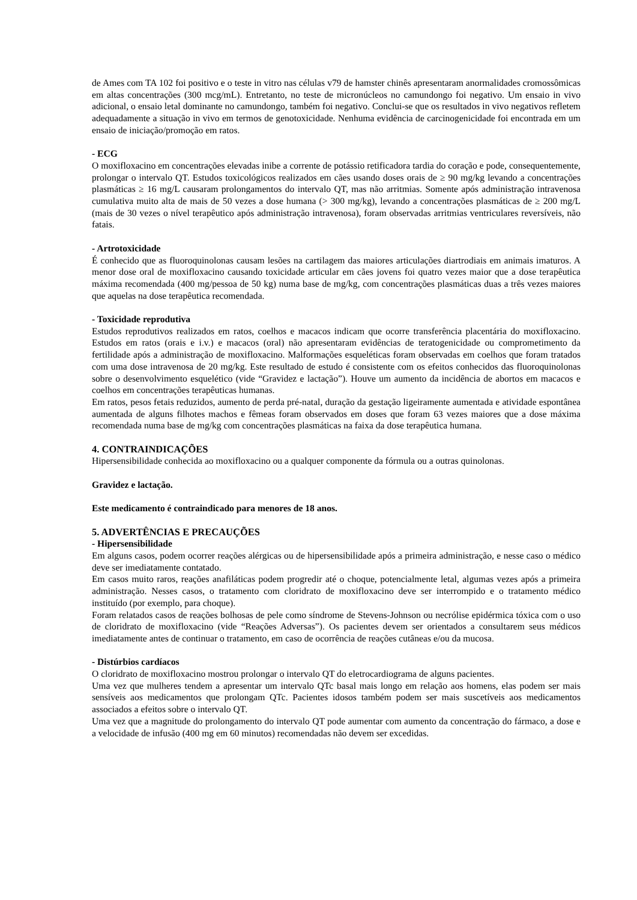de Ames com TA 102 foi positivo e o teste in vitro nas células v79 de hamster chinês apresentaram anormalidades cromossômicas em altas concentrações (300 mcg/mL). Entretanto, no teste de micronúcleos no camundongo foi negativo. Um ensaio in vivo adicional, o ensaio letal dominante no camundongo, também foi negativo. Conclui-se que os resultados in vivo negativos refletem adequadamente a situação in vivo em termos de genotoxicidade. Nenhuma evidência de carcinogenicidade foi encontrada em um ensaio de iniciação/promoção em ratos.
- ECG
O moxifloxacino em concentrações elevadas inibe a corrente de potássio retificadora tardia do coração e pode, consequentemente, prolongar o intervalo QT. Estudos toxicológicos realizados em cães usando doses orais de ≥ 90 mg/kg levando a concentrações plasmáticas ≥ 16 mg/L causaram prolongamentos do intervalo QT, mas não arritmias. Somente após administração intravenosa cumulativa muito alta de mais de 50 vezes a dose humana (> 300 mg/kg), levando a concentrações plasmáticas de ≥ 200 mg/L (mais de 30 vezes o nível terapêutico após administração intravenosa), foram observadas arritmias ventriculares reversíveis, não fatais.
- Artrotoxicidade
É conhecido que as fluoroquinolonas causam lesões na cartilagem das maiores articulações diartrodiais em animais imaturos. A menor dose oral de moxifloxacino causando toxicidade articular em cães jovens foi quatro vezes maior que a dose terapêutica máxima recomendada (400 mg/pessoa de 50 kg) numa base de mg/kg, com concentrações plasmáticas duas a três vezes maiores que aquelas na dose terapêutica recomendada.
- Toxicidade reprodutiva
Estudos reprodutivos realizados em ratos, coelhos e macacos indicam que ocorre transferência placentária do moxifloxacino. Estudos em ratos (orais e i.v.) e macacos (oral) não apresentaram evidências de teratogenicidade ou comprometimento da fertilidade após a administração de moxifloxacino. Malformações esqueléticas foram observadas em coelhos que foram tratados com uma dose intravenosa de 20 mg/kg. Este resultado de estudo é consistente com os efeitos conhecidos das fluoroquinolonas sobre o desenvolvimento esquelético (vide “Gravidez e lactação”). Houve um aumento da incidência de abortos em macacos e coelhos em concentrações terapêuticas humanas.
Em ratos, pesos fetais reduzidos, aumento de perda pré-natal, duração da gestação ligeiramente aumentada e atividade espontânea aumentada de alguns filhotes machos e fêmeas foram observados em doses que foram 63 vezes maiores que a dose máxima recomendada numa base de mg/kg com concentrações plasmáticas na faixa da dose terapêutica humana.
4. CONTRAINDICAÇÕES
Hipersensibilidade conhecida ao moxifloxacino ou a qualquer componente da fórmula ou a outras quinolonas.
Gravidez e lactação.
Este medicamento é contraindicado para menores de 18 anos.
5. ADVERTÊNCIAS E PRECAUÇÕES
- Hipersensibilidade
Em alguns casos, podem ocorrer reações alérgicas ou de hipersensibilidade após a primeira administração, e nesse caso o médico deve ser imediatamente contatado.
Em casos muito raros, reações anafiláticas podem progredir até o choque, potencialmente letal, algumas vezes após a primeira administração. Nesses casos, o tratamento com cloridrato de moxifloxacino deve ser interrompido e o tratamento médico instituído (por exemplo, para choque).
Foram relatados casos de reações bolhosas de pele como síndrome de Stevens-Johnson ou necrólise epidérmica tóxica com o uso de cloridrato de moxifloxacino (vide “Reações Adversas”). Os pacientes devem ser orientados a consultarem seus médicos imediatamente antes de continuar o tratamento, em caso de ocorrência de reações cutâneas e/ou da mucosa.
- Distúrbios cardíacos
O cloridrato de moxifloxacino mostrou prolongar o intervalo QT do eletrocardiograma de alguns pacientes.
Uma vez que mulheres tendem a apresentar um intervalo QTc basal mais longo em relação aos homens, elas podem ser mais sensíveis aos medicamentos que prolongam QTc. Pacientes idosos também podem ser mais suscetíveis aos medicamentos associados a efeitos sobre o intervalo QT.
Uma vez que a magnitude do prolongamento do intervalo QT pode aumentar com aumento da concentração do fármaco, a dose e a velocidade de infusão (400 mg em 60 minutos) recomendadas não devem ser excedidas.